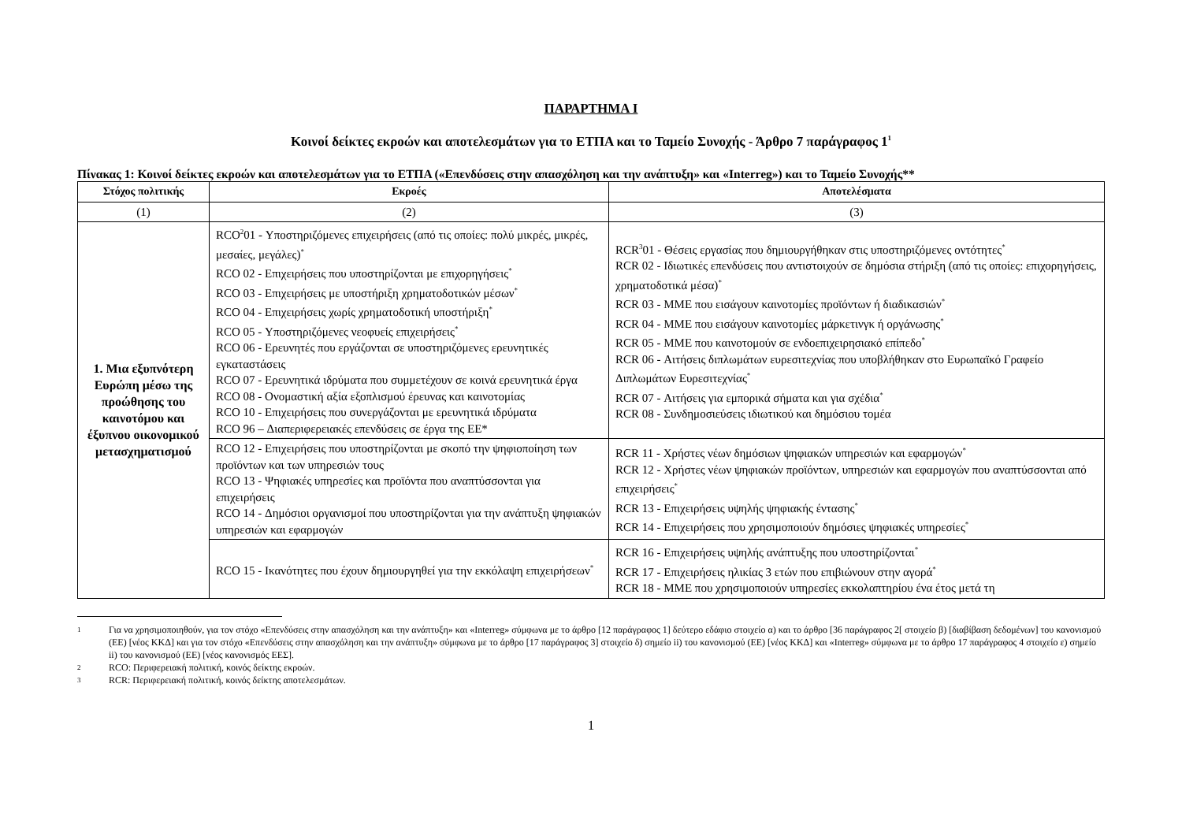ΠΑΡΑΡΤΗΜΑ I
Κοινοί δείκτες εκροών και αποτελεσμάτων για το ΕΤΠΑ και το Ταμείο Συνοχής - Άρθρο 7 παράγραφος 1<sup>1</sup>
Πίνακας 1: Κοινοί δείκτες εκροών και αποτελεσμάτων για το ΕΤΠΑ («Επενδύσεις στην απασχόληση και την ανάπτυξη» και «Interreg») και το Ταμείο Συνοχής**
| Στόχος πολιτικής | Εκροές | Αποτελέσματα |
| --- | --- | --- |
| (1) | (2) | (3) |
| 1. Μια εξυπνότερη Ευρώπη μέσω της προώθησης του καινοτόμου και έξυπνου οικονομικού μετασχηματισμού | RCO<sup>2</sup>01 - Υποστηριζόμενες επιχειρήσεις (από τις οποίες: πολύ μικρές, μικρές, μεσαίες, μεγάλες)<sup>*</sup> RCO 02 - Επιχειρήσεις που υποστηρίζονται με επιχορηγήσεις<sup>*</sup> RCO 03 - Επιχειρήσεις με υποστήριξη χρηματοδοτικών μέσων<sup>*</sup> RCO 04 - Επιχειρήσεις χωρίς χρηματοδοτική υποστήριξη<sup>*</sup> RCO 05 - Υποστηριζόμενες νεοφυείς επιχειρήσεις<sup>*</sup> RCO 06 - Ερευνητές που εργάζονται σε υποστηριζόμενες ερευνητικές εγκαταστάσεις RCO 07 - Ερευνητικά ιδρύματα που συμμετέχουν σε κοινά ερευνητικά έργα RCO 08 - Ονομαστική αξία εξοπλισμού έρευνας και καινοτομίας RCO 10 - Επιχειρήσεις που συνεργάζονται με ερευνητικά ιδρύματα RCO 96 – Διαπεριφερειακές επενδύσεις σε έργα της ΕΕ* | RCR<sup>3</sup>01 - Θέσεις εργασίας που δημιουργήθηκαν στις υποστηριζόμενες οντότητες<sup>*</sup> RCR 02 - Ιδιωτικές επενδύσεις που αντιστοιχούν σε δημόσια στήριξη (από τις οποίες: επιχορηγήσεις, χρηματοδοτικά μέσα)<sup>*</sup> RCR 03 - ΜΜΕ που εισάγουν καινοτομίες προϊόντων ή διαδικασιών<sup>*</sup> RCR 04 - ΜΜΕ που εισάγουν καινοτομίες μάρκετινγκ ή οργάνωσης<sup>*</sup> RCR 05 - ΜΜΕ που καινοτομούν σε ενδοεπιχειρησιακό επίπεδο<sup>*</sup> RCR 06 - Αιτήσεις διπλωμάτων ευρεσιτεχνίας που υποβλήθηκαν στο Ευρωπαϊκό Γραφείο Διπλωμάτων Ευρεσιτεχνίας<sup>*</sup> RCR 07 - Αιτήσεις για εμπορικά σήματα και για σχέδια<sup>*</sup> RCR 08 - Συνδημοσιεύσεις ιδιωτικού και δημόσιου τομέα |
| | RCO 12 - Επιχειρήσεις που υποστηρίζονται με σκοπό την ψηφιοποίηση των προϊόντων και των υπηρεσιών τους RCO 13 - Ψηφιακές υπηρεσίες και προϊόντα που αναπτύσσονται για επιχειρήσεις RCO 14 - Δημόσιοι οργανισμοί που υποστηρίζονται για την ανάπτυξη ψηφιακών υπηρεσιών και εφαρμογών | RCR 11 - Χρήστες νέων δημόσιων ψηφιακών υπηρεσιών και εφαρμογών<sup>*</sup> RCR 12 - Χρήστες νέων ψηφιακών προϊόντων, υπηρεσιών και εφαρμογών που αναπτύσσονται από επιχειρήσεις<sup>*</sup> RCR 13 - Επιχειρήσεις υψηλής ψηφιακής έντασης<sup>*</sup> RCR 14 - Επιχειρήσεις που χρησιμοποιούν δημόσιες ψηφιακές υπηρεσίες<sup>*</sup> |
| | RCO 15 - Ικανότητες που έχουν δημιουργηθεί για την εκκόλαψη επιχειρήσεων<sup>*</sup> | RCR 16 - Επιχειρήσεις υψηλής ανάπτυξης που υποστηρίζονται<sup>*</sup> RCR 17 - Επιχειρήσεις ηλικίας 3 ετών που επιβιώνουν στην αγορά<sup>*</sup> RCR 18 - ΜΜΕ που χρησιμοποιούν υπηρεσίες εκκολαπτηρίου ένα έτος μετά τη |
1 Για να χρησιμοποιηθούν, για τον στόχο «Επενδύσεις στην απασχόληση και την ανάπτυξη» και «Interreg» σύμφωνα με το άρθρο [12 παράγραφος 1] δεύτερο εδάφιο στοιχείο α) και το άρθρο [36 παράγραφος 2[ στοιχείο β) [διαβίβαση δεδομένων] του κανονισμού (ΕΕ) [νέος ΚΚΔ] και για τον στόχο «Επενδύσεις στην απασχόληση και την ανάπτυξη» σύμφωνα με το άρθρο [17 παράγραφος 3] στοιχείο δ) σημείο ii) του κανονισμού (ΕΕ) [νέος ΚΚΔ] και «Interreg» σύμφωνα με το άρθρο 17 παράγραφος 4 στοιχείο ε) σημείο ii) του κανονισμού (ΕΕ) [νέος κανονισμός ΕΕΣ].
2 RCO: Περιφερειακή πολιτική, κοινός δείκτης εκροών.
3 RCR: Περιφερειακή πολιτική, κοινός δείκτης αποτελεσμάτων.
1